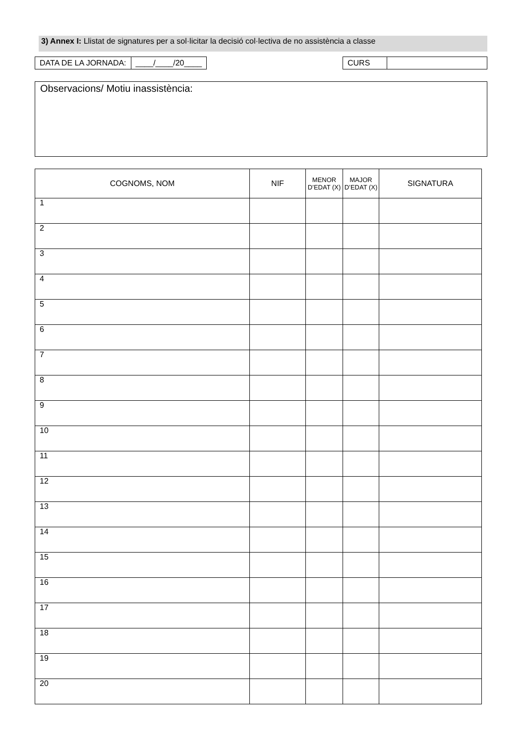3) Annex I: Llistat de signatures per a sol·licitar la decisió col·lectiva de no assistència a classe
| DATA DE LA JORNADA: | ____/____/20____ |
| CURS | |
Observacions/ Motiu inassistència:
| COGNOMS, NOM | NIF | MENOR D’EDAT (X) | MAJOR D’EDAT (X) | SIGNATURA |
| --- | --- | --- | --- | --- |
| 1 | | | | |
| 2 | | | | |
| 3 | | | | |
| 4 | | | | |
| 5 | | | | |
| 6 | | | | |
| 7 | | | | |
| 8 | | | | |
| 9 | | | | |
| 10 | | | | |
| 11 | | | | |
| 12 | | | | |
| 13 | | | | |
| 14 | | | | |
| 15 | | | | |
| 16 | | | | |
| 17 | | | | |
| 18 | | | | |
| 19 | | | | |
| 20 | | | | |